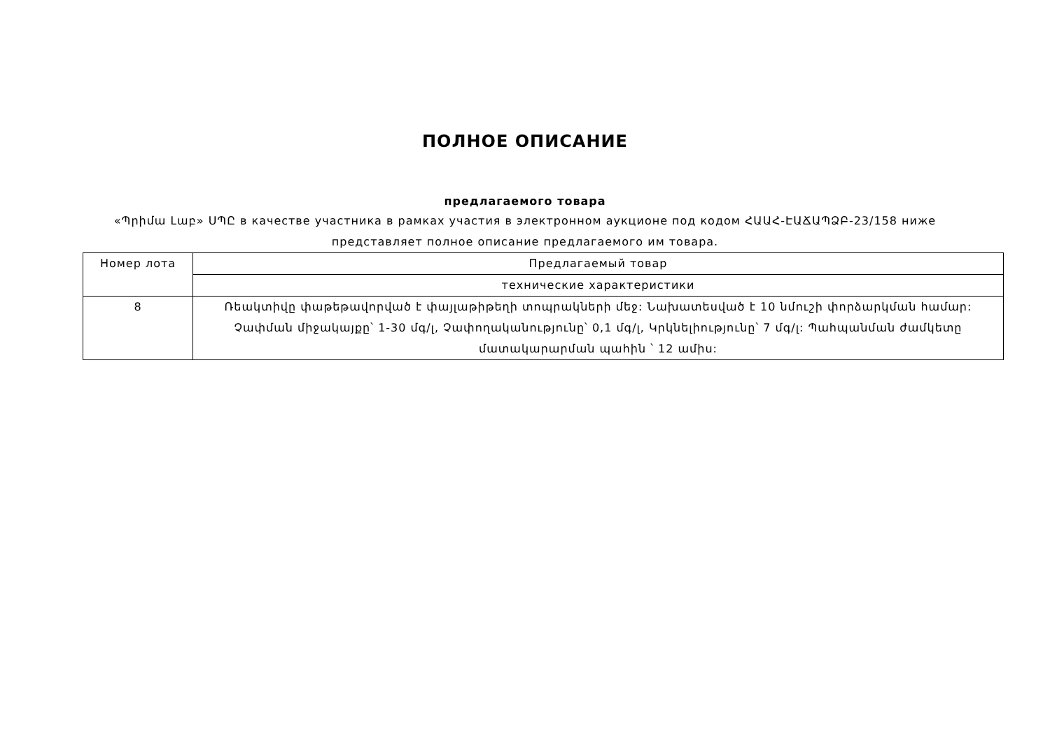ПОЛНОЕ ОПИСАНИЕ
предлагаемого товара
«Պրիմա Լաբ» ՍՊԸ в качестве участника в рамках участия в электронном аукционе под кодом ՀԱԱՀ-ԷԱՃԱՊՁԲ-23/158 ниже представляет полное описание предлагаемого им товара.
| Номер лота | Предлагаемый товар |
| | технические характеристики |
| 8 | Ռեակտիվը փաթեթավորված է փայլաթիթեղի տոպրակների մեջ: Նախատեսված է 10 նմուշի փորձարկման համար: Չափման միջակայքը՝ 1-30 մգ/լ, Չափողականությունը՝ 0,1 մգ/լ, Կրկնելիությունը՝ 7 մգ/լ: Պահպանման ժամկետը մատակարարման պահին ՝ 12 ամիս: |